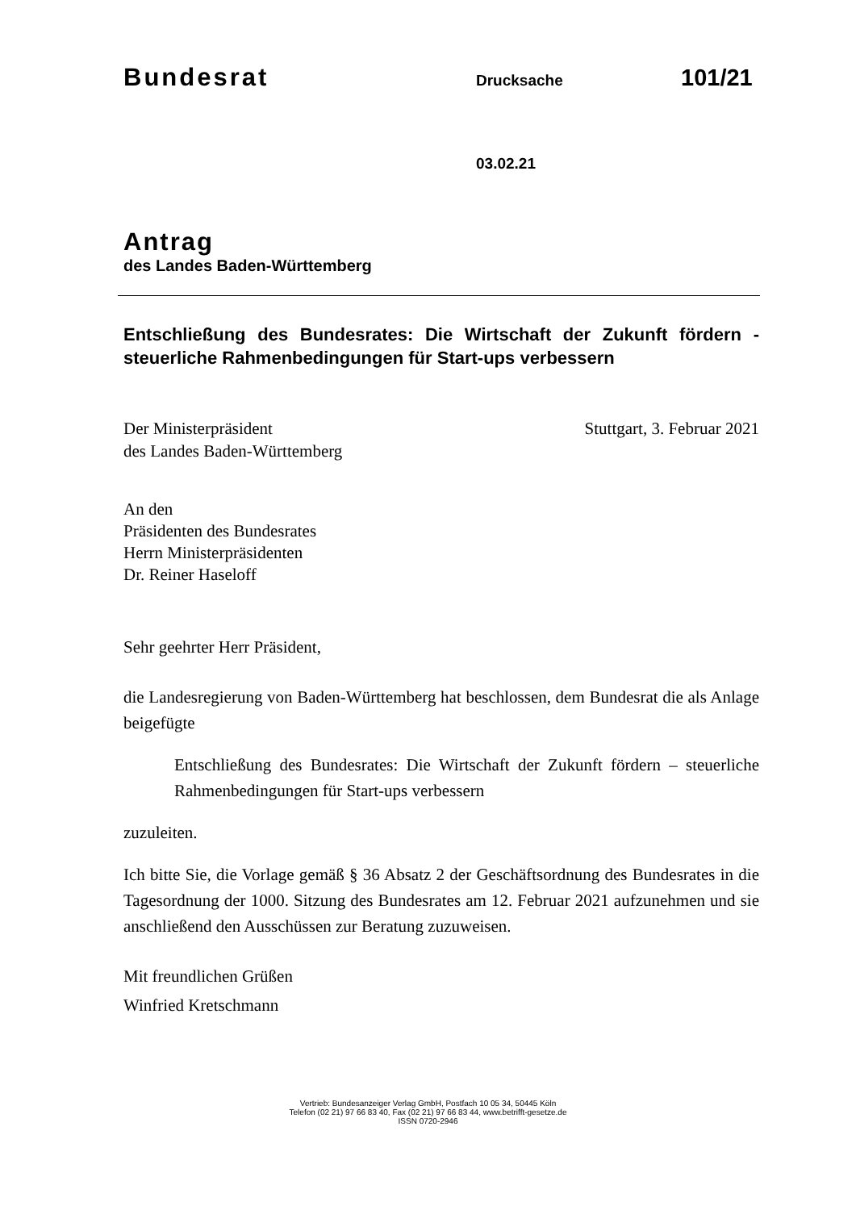Bundesrat Drucksache 101/21
03.02.21
Antrag
des Landes Baden-Württemberg
Entschließung des Bundesrates: Die Wirtschaft der Zukunft fördern - steuerliche Rahmenbedingungen für Start-ups verbessern
Der Ministerpräsident
des Landes Baden-Württemberg
Stuttgart, 3. Februar 2021
An den
Präsidenten des Bundesrates
Herrn Ministerpräsidenten
Dr. Reiner Haseloff
Sehr geehrter Herr Präsident,
die Landesregierung von Baden-Württemberg hat beschlossen, dem Bundesrat die als Anlage beigefügte
Entschließung des Bundesrates: Die Wirtschaft der Zukunft fördern – steuerliche Rahmenbedingungen für Start-ups verbessern
zuzuleiten.
Ich bitte Sie, die Vorlage gemäß § 36 Absatz 2 der Geschäftsordnung des Bundesrates in die Tagesordnung der 1000. Sitzung des Bundesrates am 12. Februar 2021 aufzunehmen und sie anschließend den Ausschüssen zur Beratung zuzuweisen.
Mit freundlichen Grüßen
Winfried Kretschmann
Vertrieb: Bundesanzeiger Verlag GmbH, Postfach 10 05 34, 50445 Köln
Telefon (02 21) 97 66 83 40, Fax (02 21) 97 66 83 44, www.betrifft-gesetze.de
ISSN 0720-2946